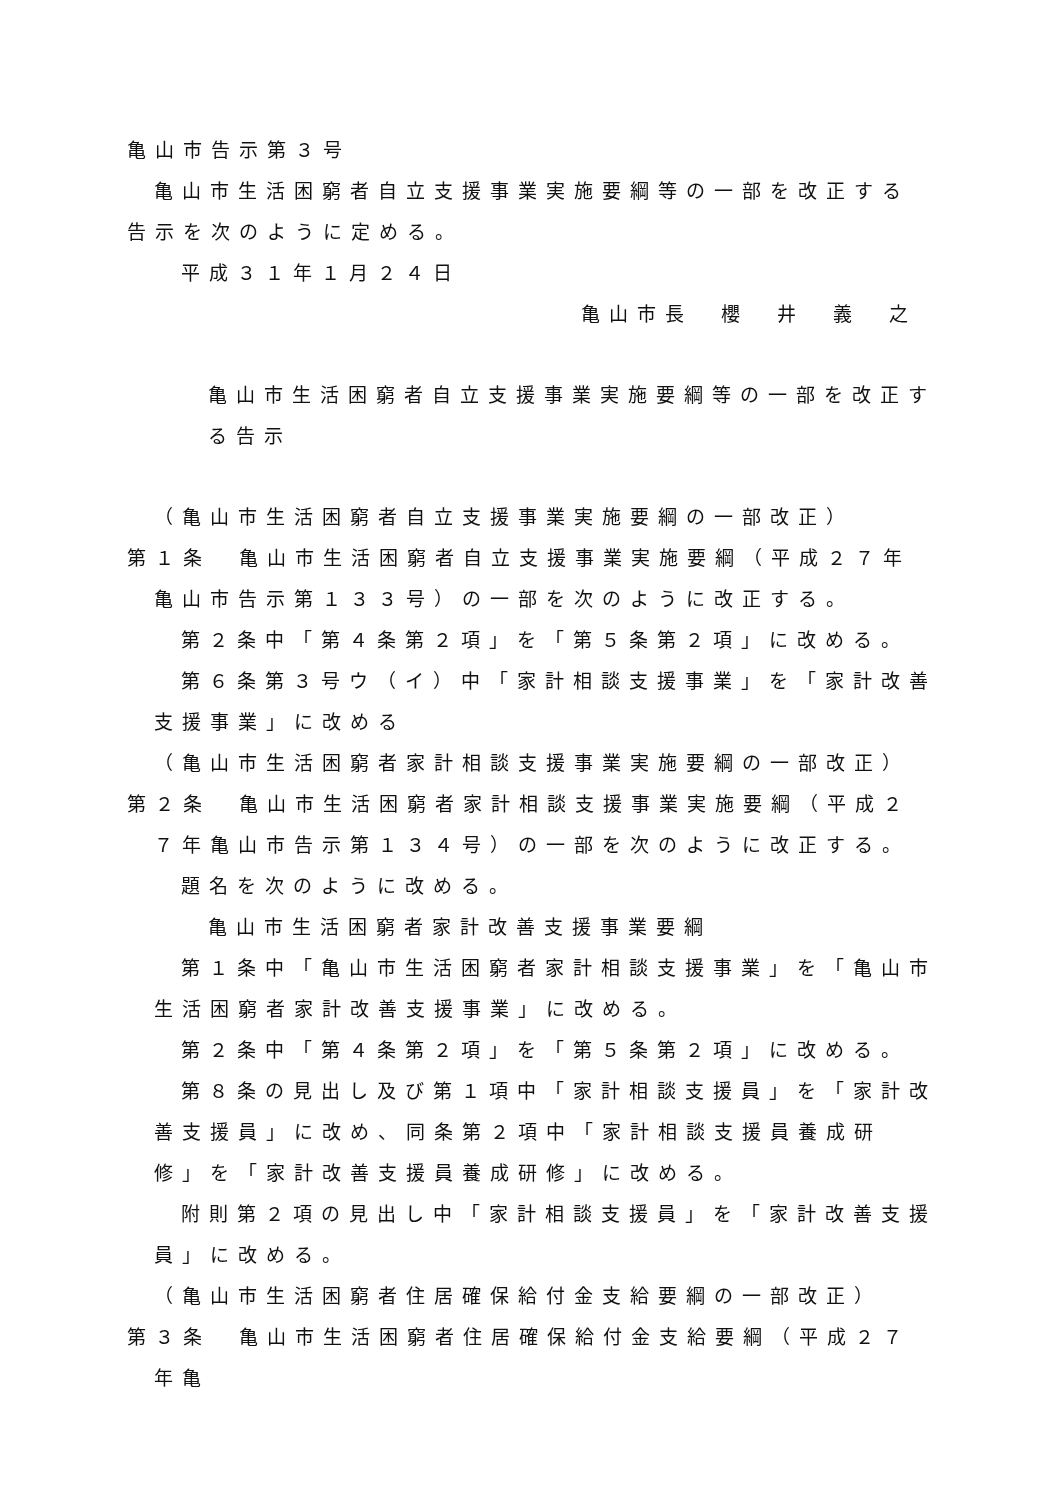亀山市告示第３号
亀山市生活困窮者自立支援事業実施要綱等の一部を改正する告示を次のように定める。
平成３１年１月２４日
亀山市長　櫻　井　義　之
亀山市生活困窮者自立支援事業実施要綱等の一部を改正する告示
（亀山市生活困窮者自立支援事業実施要綱の一部改正）
第１条　亀山市生活困窮者自立支援事業実施要綱（平成２７年亀山市告示第１３３号）の一部を次のように改正する。
第２条中「第４条第２項」を「第５条第２項」に改める。
第６条第３号ウ（イ）中「家計相談支援事業」を「家計改善支援事業」に改める
（亀山市生活困窮者家計相談支援事業実施要綱の一部改正）
第２条　亀山市生活困窮者家計相談支援事業実施要綱（平成２７年亀山市告示第１３４号）の一部を次のように改正する。
題名を次のように改める。
亀山市生活困窮者家計改善支援事業要綱
第１条中「亀山市生活困窮者家計相談支援事業」を「亀山市生活困窮者家計改善支援事業」に改める。
第２条中「第４条第２項」を「第５条第２項」に改める。
第８条の見出し及び第１項中「家計相談支援員」を「家計改善支援員」に改め、同条第２項中「家計相談支援員養成研修」を「家計改善支援員養成研修」に改める。
附則第２項の見出し中「家計相談支援員」を「家計改善支援員」に改める。
（亀山市生活困窮者住居確保給付金支給要綱の一部改正）
第３条　亀山市生活困窮者住居確保給付金支給要綱（平成２７年亀